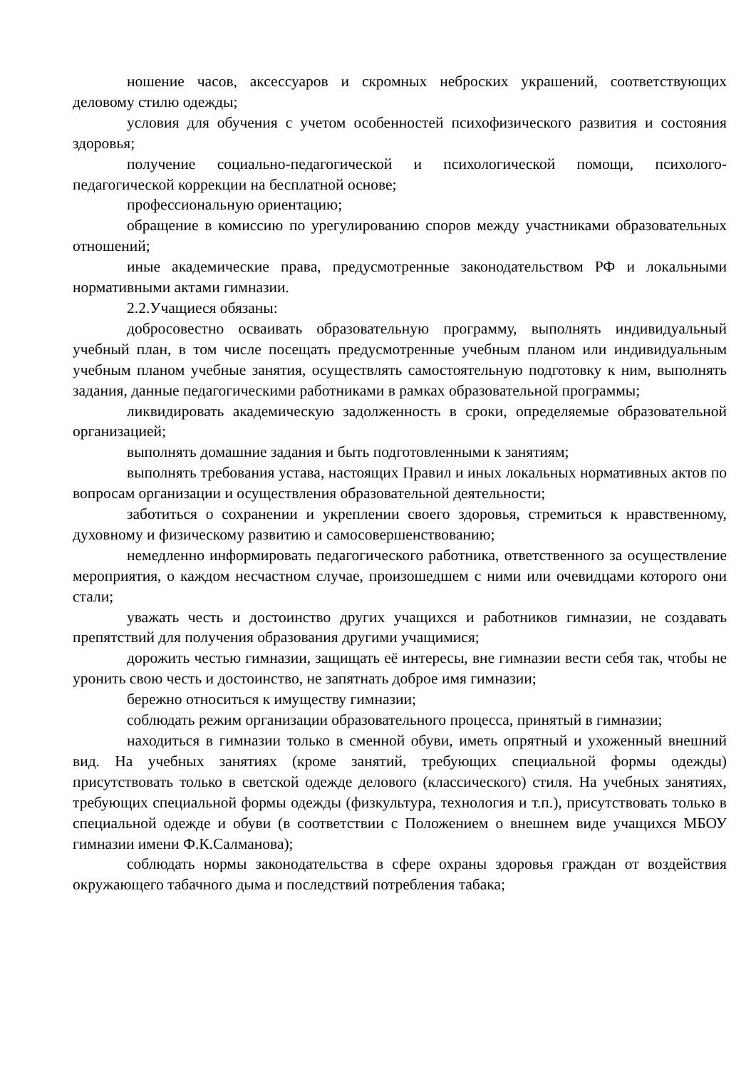ношение часов, аксессуаров и скромных неброских украшений, соответствующих деловому стилю одежды;
условия для обучения с учетом особенностей психофизического развития и состояния здоровья;
получение социально-педагогической и психологической помощи, психолого- педагогической коррекции на бесплатной основе;
профессиональную ориентацию;
обращение в комиссию по урегулированию споров между участниками образовательных отношений;
иные академические права, предусмотренные законодательством РФ и локальными нормативными актами гимназии.
2.2.Учащиеся обязаны:
добросовестно осваивать образовательную программу, выполнять индивидуальный учебный план, в том числе посещать предусмотренные учебным планом или индивидуальным учебным планом учебные занятия, осуществлять самостоятельную подготовку к ним, выполнять задания, данные педагогическими работниками в рамках образовательной программы;
ликвидировать академическую задолженность в сроки, определяемые образовательной организацией;
выполнять домашние задания и быть подготовленными к занятиям;
выполнять требования устава, настоящих Правил и иных локальных нормативных актов по вопросам организации и осуществления образовательной деятельности;
заботиться о сохранении и укреплении своего здоровья, стремиться к нравственному, духовному и физическому развитию и самосовершенствованию;
немедленно информировать педагогического работника, ответственного за осуществление мероприятия, о каждом несчастном случае, произошедшем с ними или очевидцами которого они стали;
уважать честь и достоинство других учащихся и работников гимназии, не создавать препятствий для получения образования другими учащимися;
дорожить честью гимназии, защищать её интересы, вне гимназии вести себя так, чтобы не уронить свою честь и достоинство, не запятнать доброе имя гимназии;
бережно относиться к имуществу гимназии;
соблюдать режим организации образовательного процесса, принятый в гимназии;
находиться в гимназии только в сменной обуви, иметь опрятный и ухоженный внешний вид. На учебных занятиях (кроме занятий, требующих специальной формы одежды) присутствовать только в светской одежде делового (классического) стиля. На учебных занятиях, требующих специальной формы одежды (физкультура, технология и т.п.), присутствовать только в специальной одежде и обуви (в соответствии с Положением о внешнем виде учащихся МБОУ гимназии имени Ф.К.Салманова);
соблюдать нормы законодательства в сфере охраны здоровья граждан от воздействия окружающего табачного дыма и последствий потребления табака;